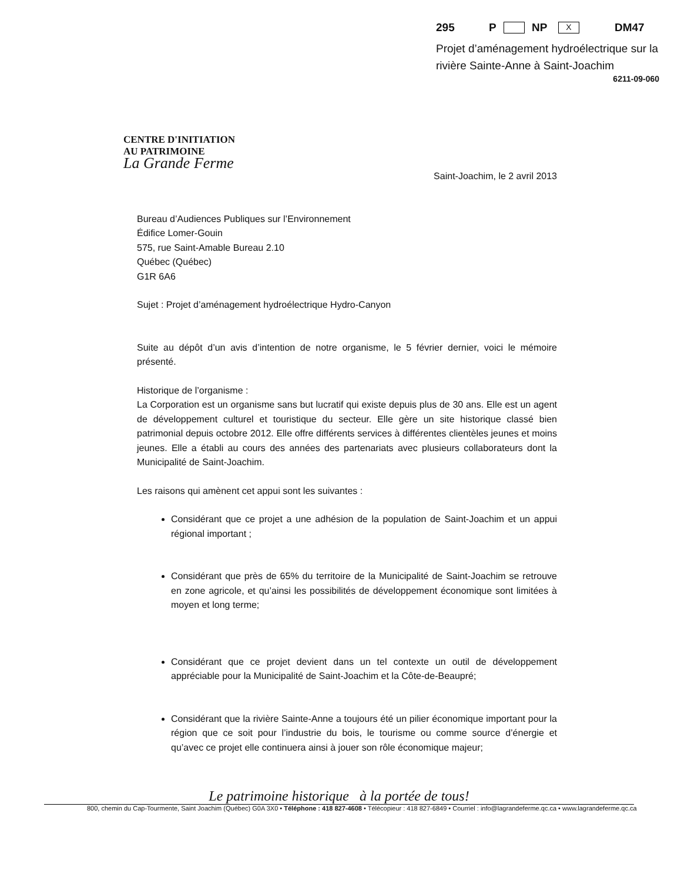295 P NP X DM47
Projet d’aménagement hydroélectrique sur la rivière Sainte-Anne à Saint-Joachim
6211-09-060
CENTRE D'INITIATION
AU PATRIMOINE
La Grande Ferme
Saint-Joachim, le 2 avril 2013
Bureau d’Audiences Publiques sur l’Environnement
Édifice Lomer-Gouin
575, rue Saint-Amable Bureau 2.10
Québec (Québec)
G1R 6A6
Sujet : Projet d’aménagement hydroélectrique Hydro-Canyon
Suite au dépôt d’un avis d’intention de notre organisme, le 5 février dernier, voici le mémoire présenté.
Historique de l’organisme :
La Corporation est un organisme sans but lucratif qui existe depuis plus de 30 ans. Elle est un agent de développement culturel et touristique du secteur. Elle gère un site historique classé bien patrimonial depuis octobre 2012. Elle offre différents services à différentes clientèles jeunes et moins jeunes. Elle a établi au cours des années des partenariats avec plusieurs collaborateurs dont la Municipalité de Saint-Joachim.
Les raisons qui amènent cet appui sont les suivantes :
Considérant que ce projet a une adhésion de la population de Saint-Joachim et un appui régional important ;
Considérant que près de 65% du territoire de la Municipalité de Saint-Joachim se retrouve en zone agricole, et qu’ainsi les possibilités de développement économique sont limitées à moyen et long terme;
Considérant que ce projet devient dans un tel contexte un outil de développement appréciable pour la Municipalité de Saint-Joachim et la Côte-de-Beaupré;
Considérant que la rivière Sainte-Anne a toujours été un pilier économique important pour la région que ce soit pour l’industrie du bois, le tourisme ou comme source d’énergie et qu’avec ce projet elle continuera ainsi à jouer son rôle économique majeur;
Le patrimoine historique à la portée de tous!
800, chemin du Cap-Tourmente, Saint Joachim (Québec) G0A 3X0 • Téléphone : 418 827-4608 • Télécopieur : 418 827-6849 • Courriel : info@lagrandeferme.qc.ca • www.lagrandeferme.qc.ca